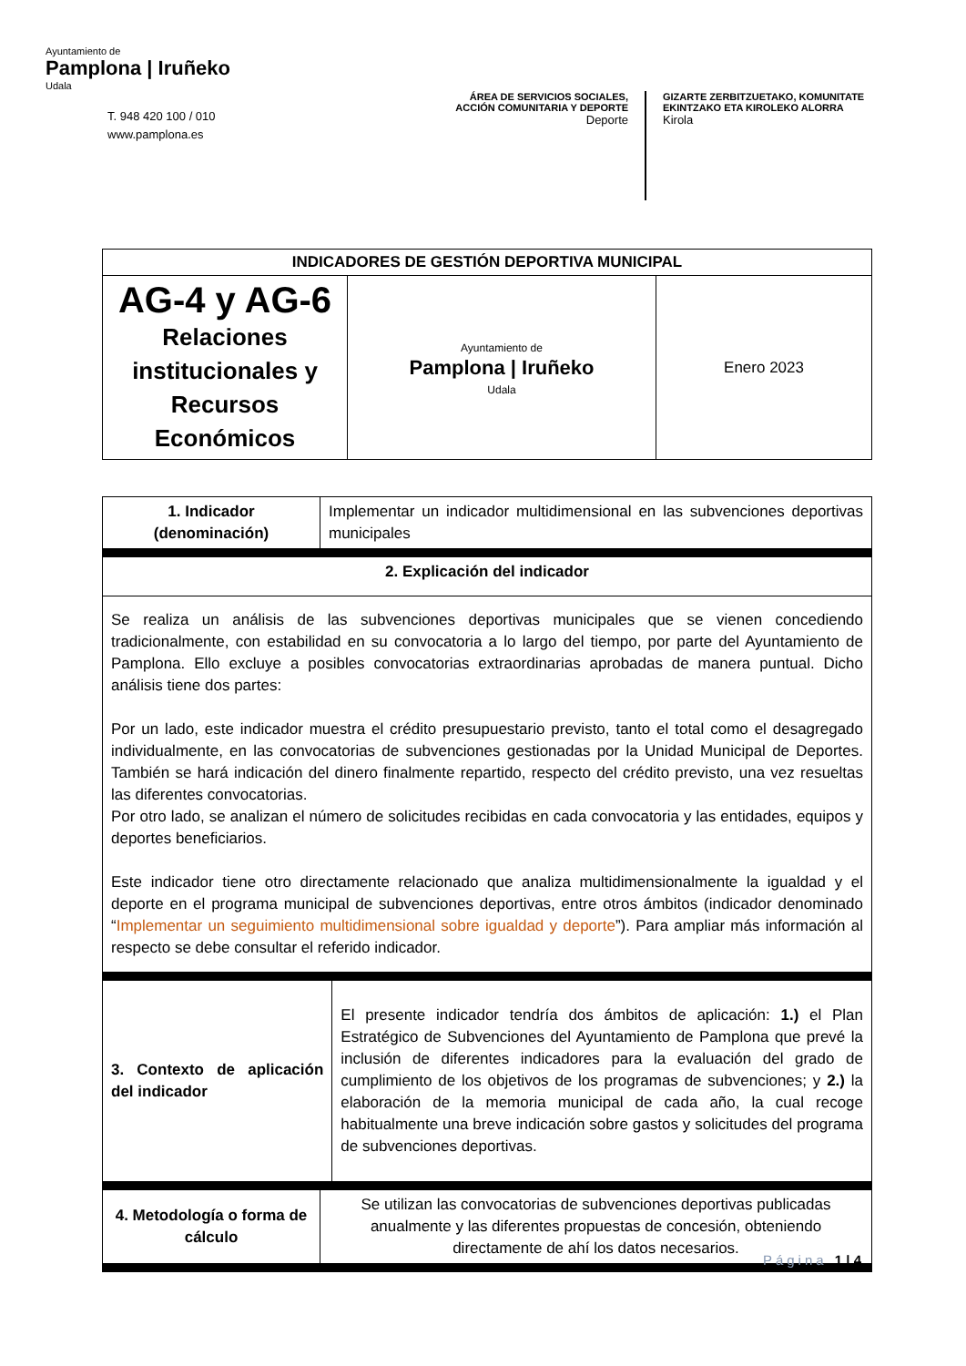Ayuntamiento de
Pamplona | Iruñeko
Udala
T. 948 420 100 / 010
www.pamplona.es
ÁREA DE SERVICIOS SOCIALES, ACCIÓN COMUNITARIA Y DEPORTE
Deporte
GIZARTE ZERBITZUETAKO, KOMUNITATE
EKINTZAKO ETA KIROLEKO ALORRA
Kirola
| INDICADORES DE GESTIÓN DEPORTIVA MUNICIPAL | | |
| --- | --- | --- |
| AG-4 y AG-6 Relaciones institucionales y Recursos Económicos | Ayuntamiento de Pamplona / Iruñeko Udala | Enero 2023 |
| 1. Indicador (denominación) | Implementar un indicador multidimensional en las subvenciones deportivas municipales | |
| 2. Explicación del indicador | | |
| Se realiza un análisis de las subvenciones deportivas municipales que se vienen concediendo tradicionalmente, con estabilidad en su convocatoria a lo largo del tiempo, por parte del Ayuntamiento de Pamplona. Ello excluye a posibles convocatorias extraordinarias aprobadas de manera puntual. Dicho análisis tiene dos partes: Por un lado, este indicador muestra el crédito presupuestario previsto, tanto el total como el desagregado individualmente, en las convocatorias de subvenciones gestionadas por la Unidad Municipal de Deportes. También se hará indicación del dinero finalmente repartido, respecto del crédito previsto, una vez resueltas las diferentes convocatorias. Por otro lado, se analizan el número de solicitudes recibidas en cada convocatoria y las entidades, equipos y deportes beneficiarios. Este indicador tiene otro directamente relacionado que analiza multidimensionalmente la igualdad y el deporte en el programa municipal de subvenciones deportivas, entre otros ámbitos (indicador denominado “ Implementar un seguimiento multidimensional sobre igualdad y deporte ”). Para ampliar más información al respecto se debe consultar el referido indicador. | | |
| 3. Contexto de aplicación del indicador | | El presente indicador tendría dos ámbitos de aplicación: 1.) el Plan Estratégico de Subvenciones del Ayuntamiento de Pamplona que prevé la inclusión de diferentes indicadores para la evaluación del grado de cumplimiento de los objetivos de los programas de subvenciones; y 2.) la elaboración de la memoria municipal de cada año, la cual recoge habitualmente una breve indicación sobre gastos y solicitudes del programa de subvenciones deportivas. |
| 4. Metodología o forma de cálculo | Se utilizan las convocatorias de subvenciones deportivas publicadas anualmente y las diferentes propuestas de concesión, obteniendo directamente de ahí los datos necesarios. | |
Página 1 | 4